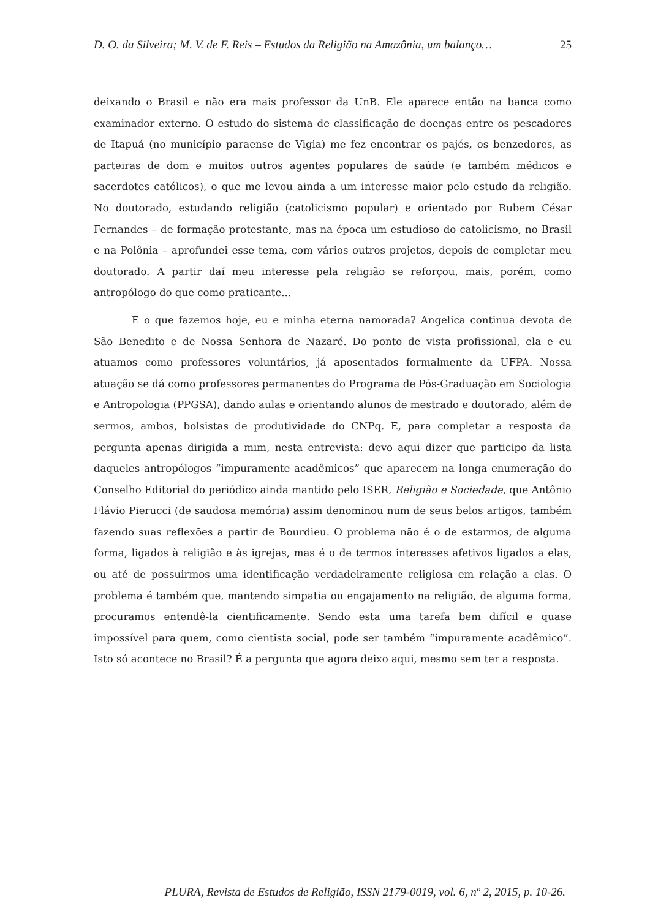D. O. da Silveira; M. V. de F. Reis – Estudos da Religião na Amazônia, um balanço… 25
deixando o Brasil e não era mais professor da UnB. Ele aparece então na banca como examinador externo. O estudo do sistema de classificação de doenças entre os pescadores de Itapuá (no município paraense de Vigia) me fez encontrar os pajés, os benzedores, as parteiras de dom e muitos outros agentes populares de saúde (e também médicos e sacerdotes católicos), o que me levou ainda a um interesse maior pelo estudo da religião. No doutorado, estudando religião (catolicismo popular) e orientado por Rubem César Fernandes – de formação protestante, mas na época um estudioso do catolicismo, no Brasil e na Polônia – aprofundei esse tema, com vários outros projetos, depois de completar meu doutorado. A partir daí meu interesse pela religião se reforçou, mais, porém, como antropólogo do que como praticante...
E o que fazemos hoje, eu e minha eterna namorada? Angelica continua devota de São Benedito e de Nossa Senhora de Nazaré. Do ponto de vista profissional, ela e eu atuamos como professores voluntários, já aposentados formalmente da UFPA. Nossa atuação se dá como professores permanentes do Programa de Pós-Graduação em Sociologia e Antropologia (PPGSA), dando aulas e orientando alunos de mestrado e doutorado, além de sermos, ambos, bolsistas de produtividade do CNPq. E, para completar a resposta da pergunta apenas dirigida a mim, nesta entrevista: devo aqui dizer que participo da lista daqueles antropólogos “impuramente acadêmicos” que aparecem na longa enumeração do Conselho Editorial do periódico ainda mantido pelo ISER, Religião e Sociedade, que Antônio Flávio Pierucci (de saudosa memória) assim denominou num de seus belos artigos, também fazendo suas reflexões a partir de Bourdieu. O problema não é o de estarmos, de alguma forma, ligados à religião e às igrejas, mas é o de termos interesses afetivos ligados a elas, ou até de possuirmos uma identificação verdadeiramente religiosa em relação a elas. O problema é também que, mantendo simpatia ou engajamento na religião, de alguma forma, procuramos entendê-la cientificamente. Sendo esta uma tarefa bem difícil e quase impossível para quem, como cientista social, pode ser também “impuramente acadêmico”. Isto só acontece no Brasil? É a pergunta que agora deixo aqui, mesmo sem ter a resposta.
PLURA, Revista de Estudos de Religião, ISSN 2179-0019, vol. 6, nº 2, 2015, p. 10-26.